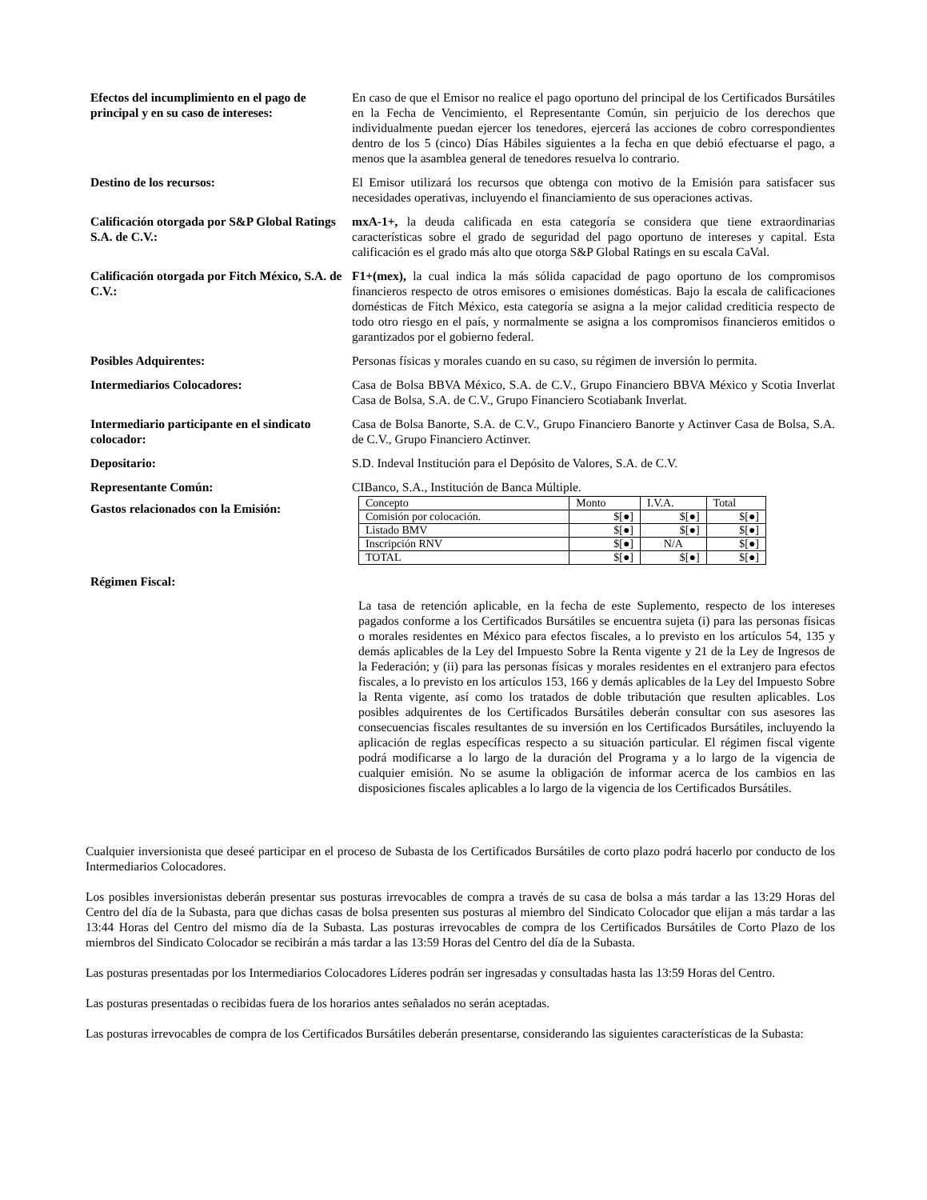Efectos del incumplimiento en el pago de principal y en su caso de intereses:
En caso de que el Emisor no realice el pago oportuno del principal de los Certificados Bursátiles en la Fecha de Vencimiento, el Representante Común, sin perjuicio de los derechos que individualmente puedan ejercer los tenedores, ejercerá las acciones de cobro correspondientes dentro de los 5 (cinco) Días Hábiles siguientes a la fecha en que debió efectuarse el pago, a menos que la asamblea general de tenedores resuelva lo contrario.
Destino de los recursos: El Emisor utilizará los recursos que obtenga con motivo de la Emisión para satisfacer sus necesidades operativas, incluyendo el financiamiento de sus operaciones activas.
Calificación otorgada por S&P Global Ratings S.A. de C.V.:
mxA-1+, la deuda calificada en esta categoría se considera que tiene extraordinarias características sobre el grado de seguridad del pago oportuno de intereses y capital. Esta calificación es el grado más alto que otorga S&P Global Ratings en su escala CaVal.
Calificación otorgada por Fitch México, S.A. de C.V.:
F1+(mex), la cual indica la más sólida capacidad de pago oportuno de los compromisos financieros respecto de otros emisores o emisiones domésticas. Bajo la escala de calificaciones domésticas de Fitch México, esta categoría se asigna a la mejor calidad crediticia respecto de todo otro riesgo en el país, y normalmente se asigna a los compromisos financieros emitidos o garantizados por el gobierno federal.
Posibles Adquirentes: Personas físicas y morales cuando en su caso, su régimen de inversión lo permita.
Intermediarios Colocadores: Casa de Bolsa BBVA México, S.A. de C.V., Grupo Financiero BBVA México y Scotia Inverlat Casa de Bolsa, S.A. de C.V., Grupo Financiero Scotiabank Inverlat.
Intermediario participante en el sindicato colocador:
Casa de Bolsa Banorte, S.A. de C.V., Grupo Financiero Banorte y Actinver Casa de Bolsa, S.A. de C.V., Grupo Financiero Actinver.
Depositario: S.D. Indeval Institución para el Depósito de Valores, S.A. de C.V.
Representante Común: CIBanco, S.A., Institución de Banca Múltiple.
Gastos relacionados con la Emisión:
| Concepto | Monto | I.V.A. | Total |
| --- | --- | --- | --- |
| Comisión por colocación. | $[●] | $[●] | $[●] |
| Listado BMV | $[●] | $[●] | $[●] |
| Inscripción RNV | $[●] | N/A | $[●] |
| TOTAL | $[●] | $[●] | $[●] |
Régimen Fiscal:
La tasa de retención aplicable, en la fecha de este Suplemento, respecto de los intereses pagados conforme a los Certificados Bursátiles se encuentra sujeta (i) para las personas físicas o morales residentes en México para efectos fiscales, a lo previsto en los artículos 54, 135 y demás aplicables de la Ley del Impuesto Sobre la Renta vigente y 21 de la Ley de Ingresos de la Federación; y (ii) para las personas físicas y morales residentes en el extranjero para efectos fiscales, a lo previsto en los artículos 153, 166 y demás aplicables de la Ley del Impuesto Sobre la Renta vigente, así como los tratados de doble tributación que resulten aplicables. Los posibles adquirentes de los Certificados Bursátiles deberán consultar con sus asesores las consecuencias fiscales resultantes de su inversión en los Certificados Bursátiles, incluyendo la aplicación de reglas específicas respecto a su situación particular. El régimen fiscal vigente podrá modificarse a lo largo de la duración del Programa y a lo largo de la vigencia de cualquier emisión. No se asume la obligación de informar acerca de los cambios en las disposiciones fiscales aplicables a lo largo de la vigencia de los Certificados Bursátiles.
Cualquier inversionista que deseé participar en el proceso de Subasta de los Certificados Bursátiles de corto plazo podrá hacerlo por conducto de los Intermediarios Colocadores.
Los posibles inversionistas deberán presentar sus posturas irrevocables de compra a través de su casa de bolsa a más tardar a las 13:29 Horas del Centro del día de la Subasta, para que dichas casas de bolsa presenten sus posturas al miembro del Sindicato Colocador que elijan a más tardar a las 13:44 Horas del Centro del mismo día de la Subasta. Las posturas irrevocables de compra de los Certificados Bursátiles de Corto Plazo de los miembros del Sindicato Colocador se recibirán a más tardar a las 13:59 Horas del Centro del día de la Subasta.
Las posturas presentadas por los Intermediarios Colocadores Líderes podrán ser ingresadas y consultadas hasta las 13:59 Horas del Centro.
Las posturas presentadas o recibidas fuera de los horarios antes señalados no serán aceptadas.
Las posturas irrevocables de compra de los Certificados Bursátiles deberán presentarse, considerando las siguientes características de la Subasta: